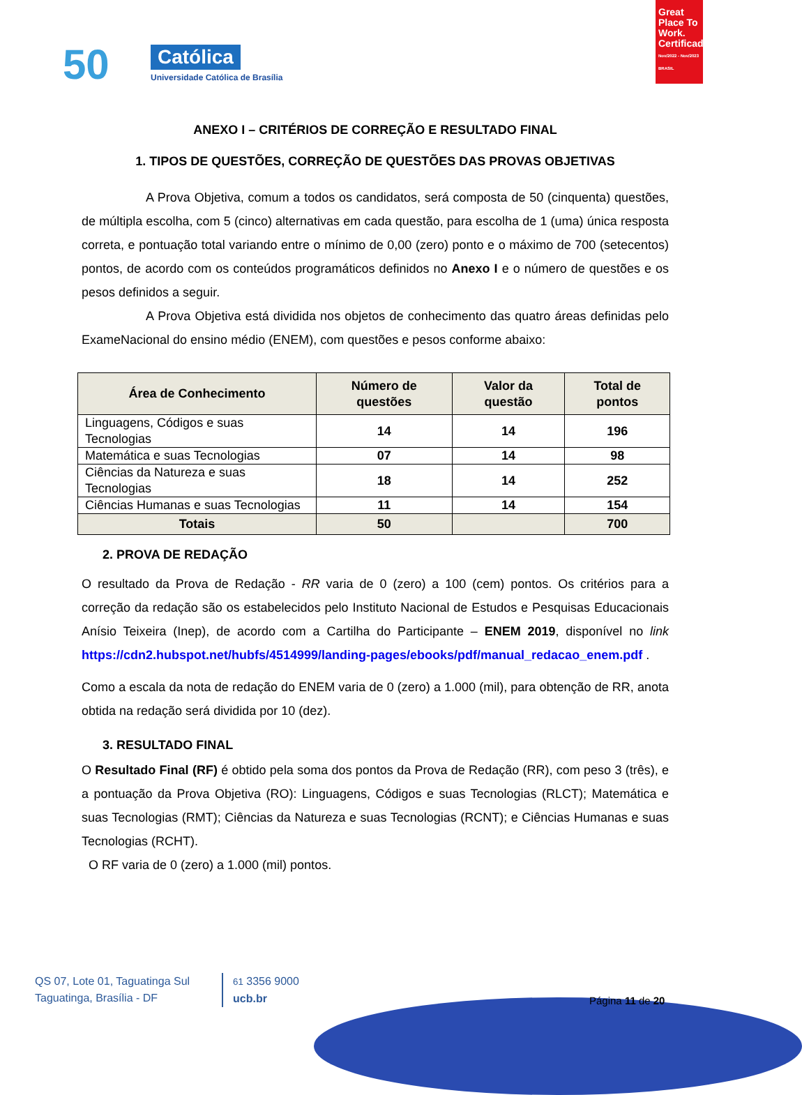50 Católica
Universidade Católica de Brasília
Great Place To Work. Certificada
Nov/2022 - Nov/2023 BRASIL
ANEXO I – CRITÉRIOS DE CORREÇÃO E RESULTADO FINAL
1. TIPOS DE QUESTÕES, CORREÇÃO DE QUESTÕES DAS PROVAS OBJETIVAS
A Prova Objetiva, comum a todos os candidatos, será composta de 50 (cinquenta) questões, de múltipla escolha, com 5 (cinco) alternativas em cada questão, para escolha de 1 (uma) única resposta correta, e pontuação total variando entre o mínimo de 0,00 (zero) ponto e o máximo de 700 (setecentos) pontos, de acordo com os conteúdos programáticos definidos no Anexo I e o número de questões e os pesos definidos a seguir.
A Prova Objetiva está dividida nos objetos de conhecimento das quatro áreas definidas pelo ExameNacional do ensino médio (ENEM), com questões e pesos conforme abaixo:
| Área de Conhecimento | Número de questões | Valor da questão | Total de pontos |
| --- | --- | --- | --- |
| Linguagens, Códigos e suas Tecnologias | 14 | 14 | 196 |
| Matemática e suas Tecnologias | 07 | 14 | 98 |
| Ciências da Natureza e suas Tecnologias | 18 | 14 | 252 |
| Ciências Humanas e suas Tecnologias | 11 | 14 | 154 |
| Totais | 50 | | 700 |
2. PROVA DE REDAÇÃO
O resultado da Prova de Redação - RR varia de 0 (zero) a 100 (cem) pontos. Os critérios para a correção da redação são os estabelecidos pelo Instituto Nacional de Estudos e Pesquisas Educacionais Anísio Teixeira (Inep), de acordo com a Cartilha do Participante – ENEM 2019, disponível no link https://cdn2.hubspot.net/hubfs/4514999/landing-pages/ebooks/pdf/manual_redacao_enem.pdf .
Como a escala da nota de redação do ENEM varia de 0 (zero) a 1.000 (mil), para obtenção de RR, anota obtida na redação será dividida por 10 (dez).
3. RESULTADO FINAL
O Resultado Final (RF) é obtido pela soma dos pontos da Prova de Redação (RR), com peso 3 (três), e a pontuação da Prova Objetiva (RO): Linguagens, Códigos e suas Tecnologias (RLCT); Matemática e suas Tecnologias (RMT); Ciências da Natureza e suas Tecnologias (RCNT); e Ciências Humanas e suas Tecnologias (RCHT).
O RF varia de 0 (zero) a 1.000 (mil) pontos.
QS 07, Lote 01, Taguatinga Sul
Taguatinga, Brasília - DF
61 3356 9000
ucb.br
Página 11 de 20